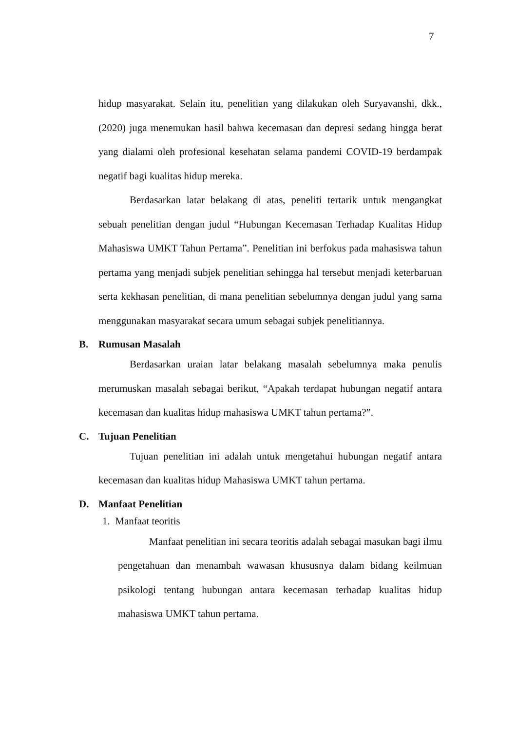7
hidup masyarakat. Selain itu, penelitian yang dilakukan oleh Suryavanshi, dkk., (2020) juga menemukan hasil bahwa kecemasan dan depresi sedang hingga berat yang dialami oleh profesional kesehatan selama pandemi COVID-19 berdampak negatif bagi kualitas hidup mereka.
Berdasarkan latar belakang di atas, peneliti tertarik untuk mengangkat sebuah penelitian dengan judul “Hubungan Kecemasan Terhadap Kualitas Hidup Mahasiswa UMKT Tahun Pertama”. Penelitian ini berfokus pada mahasiswa tahun pertama yang menjadi subjek penelitian sehingga hal tersebut menjadi keterbaruan serta kekhasan penelitian, di mana penelitian sebelumnya dengan judul yang sama menggunakan masyarakat secara umum sebagai subjek penelitiannya.
B. Rumusan Masalah
Berdasarkan uraian latar belakang masalah sebelumnya maka penulis merumuskan masalah sebagai berikut, “Apakah terdapat hubungan negatif antara kecemasan dan kualitas hidup mahasiswa UMKT tahun pertama?”.
C. Tujuan Penelitian
Tujuan penelitian ini adalah untuk mengetahui hubungan negatif antara kecemasan dan kualitas hidup Mahasiswa UMKT tahun pertama.
D. Manfaat Penelitian
1. Manfaat teoritis
Manfaat penelitian ini secara teoritis adalah sebagai masukan bagi ilmu pengetahuan dan menambah wawasan khususnya dalam bidang keilmuan psikologi tentang hubungan antara kecemasan terhadap kualitas hidup mahasiswa UMKT tahun pertama.